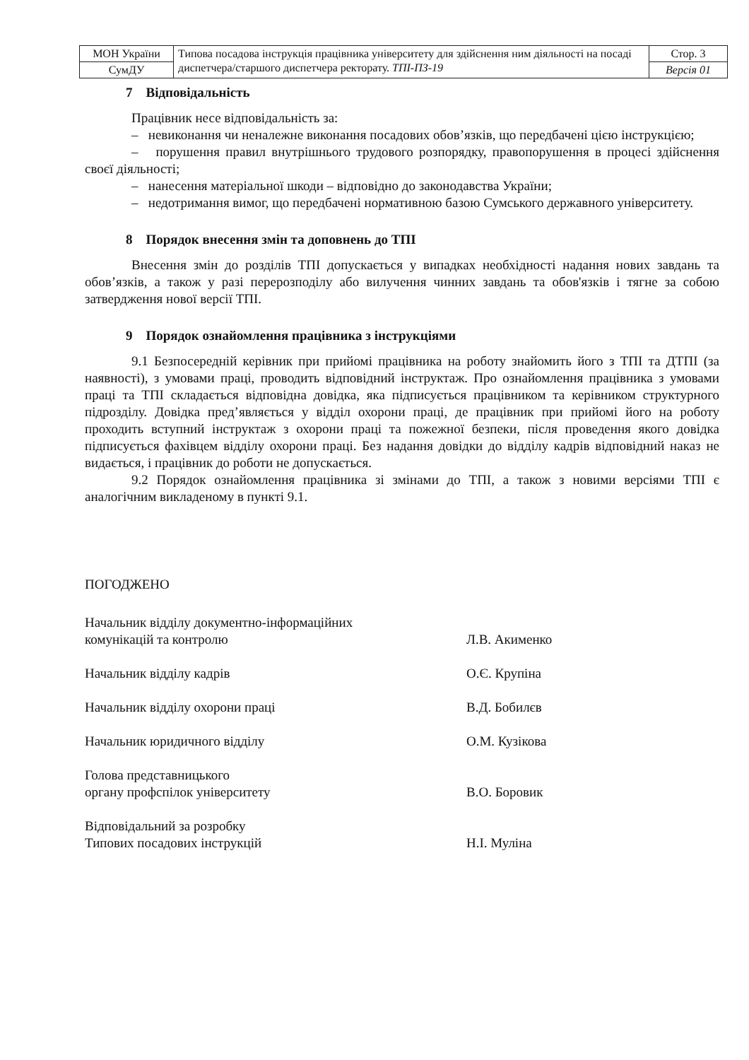| МОН України | Типова посадова інструкція працівника університету для здійснення ним діяльності на посаді диспетчера/старшого диспетчера ректорату. ТПІ-ПЗ-19 | Стор. 3 |
| СумДУ | | Версія 01 |
7 Відповідальність
Працівник несе відповідальність за:
– невиконання чи неналежне виконання посадових обов’язків, що передбачені цією інструкцією;
– порушення правил внутрішнього трудового розпорядку, правопорушення в процесі здійснення своєї діяльності;
– нанесення матеріальної шкоди – відповідно до законодавства України;
– недотримання вимог, що передбачені нормативною базою Сумського державного університету.
8 Порядок внесення змін та доповнень до ТПІ
Внесення змін до розділів ТПІ допускається у випадках необхідності надання нових завдань та обов’язків, а також у разі перерозподілу або вилучення чинних завдань та обов'язків і тягне за собою затвердження нової версії ТПІ.
9 Порядок ознайомлення працівника з інструкціями
9.1 Безпосередній керівник при прийомі працівника на роботу знайомить його з ТПІ та ДТПІ (за наявності), з умовами праці, проводить відповідний інструктаж. Про ознайомлення працівника з умовами праці та ТПІ складається відповідна довідка, яка підписується працівником та керівником структурного підрозділу. Довідка пред’являється у відділ охорони праці, де працівник при прийомі його на роботу проходить вступний інструктаж з охорони праці та пожежної безпеки, після проведення якого довідка підписується фахівцем відділу охорони праці. Без надання довідки до відділу кадрів відповідний наказ не видається, і працівник до роботи не допускається.
9.2 Порядок ознайомлення працівника зі змінами до ТПІ, а також з новими версіями ТПІ є аналогічним викладеному в пункті 9.1.
ПОГОДЖЕНО
Начальник відділу документно-інформаційних
комунікацій та контролю
Л.В. Акименко
Начальник відділу кадрів О.Є. Крупіна
Начальник відділу охорони праці В.Д. Бобилєв
Начальник юридичного відділу О.М. Кузікова
Голова представницького
органу профспілок університету
В.О. Боровик
Відповідальний за розробку
Типових посадових інструкцій
Н.І. Муліна